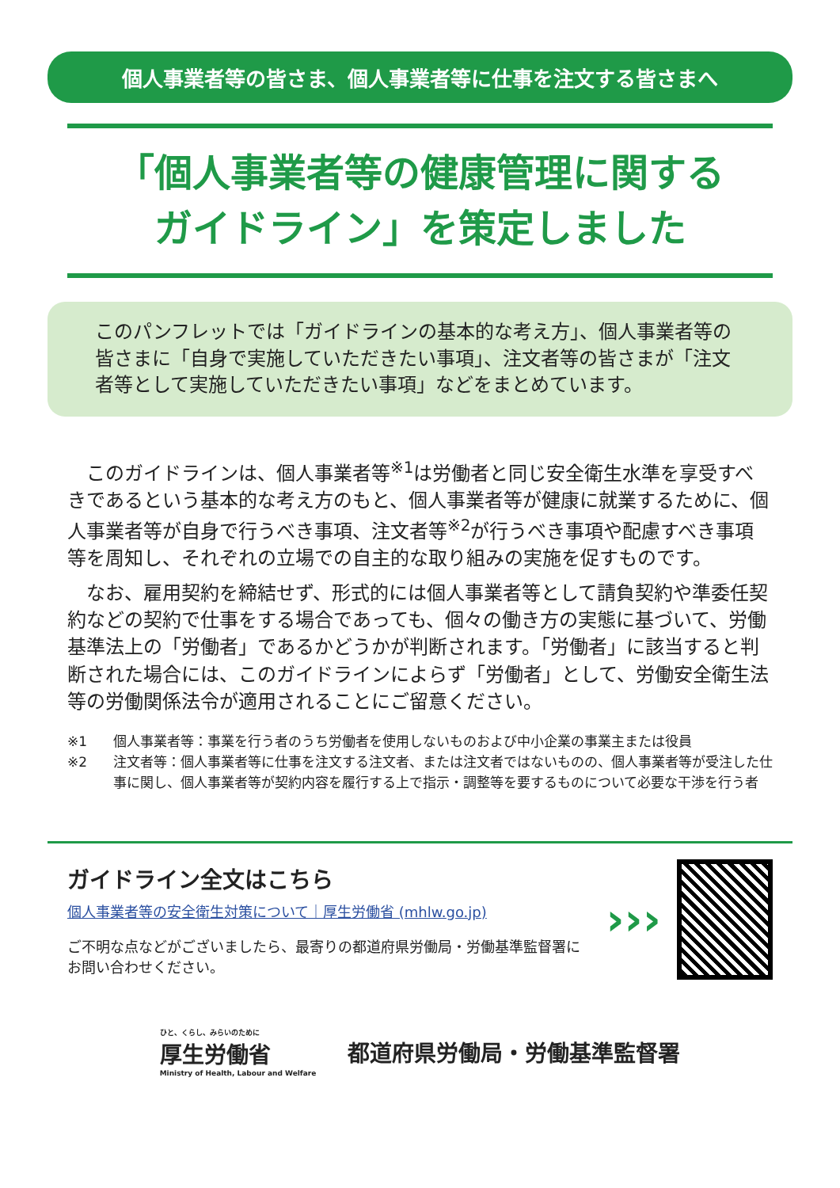個人事業者等の皆さま、個人事業者等に仕事を注文する皆さまへ
「個人事業者等の健康管理に関する
ガイドライン」を策定しました
このパンフレットでは「ガイドラインの基本的な考え方」、個人事業者等の皆さまに「自身で実施していただきたい事項」、注文者等の皆さまが「注文者等として実施していただきたい事項」などをまとめています。
このガイドラインは、個人事業者等<sup>※1</sup>は労働者と同じ安全衛生水準を享受すべきであるという基本的な考え方のもと、個人事業者等が健康に就業するために、個人事業者等が自身で行うべき事項、注文者等<sup>※2</sup>が行うべき事項や配慮すべき事項等を周知し、それぞれの立場での自主的な取り組みの実施を促すものです。
なお、雇用契約を締結せず、形式的には個人事業者等として請負契約や準委任契約などの契約で仕事をする場合であっても、個々の働き方の実態に基づいて、労働基準法上の「労働者」であるかどうかが判断されます。「労働者」に該当すると判断された場合には、このガイドラインによらず「労働者」として、労働安全衛生法等の労働関係法令が適用されることにご留意ください。
※1 個人事業者等：事業を行う者のうち労働者を使用しないものおよび中小企業の事業主または役員
※2 注文者等：個人事業者等に仕事を注文する注文者、または注文者ではないものの、個人事業者等が受注した仕事に関し、個人事業者等が契約内容を履行する上で指示・調整等を要するものについて必要な干渉を行う者
ガイドライン全文はこちら
個人事業者等の安全衛生対策について｜厚生労働省 (mhlw.go.jp)
ご不明な点などがございましたら、最寄りの都道府県労働局・労働基準監督署にお問い合わせください。
›››
ひと、くらし、みらいのために
厚生労働省
Ministry of Health, Labour and Welfare
都道府県労働局・労働基準監督署